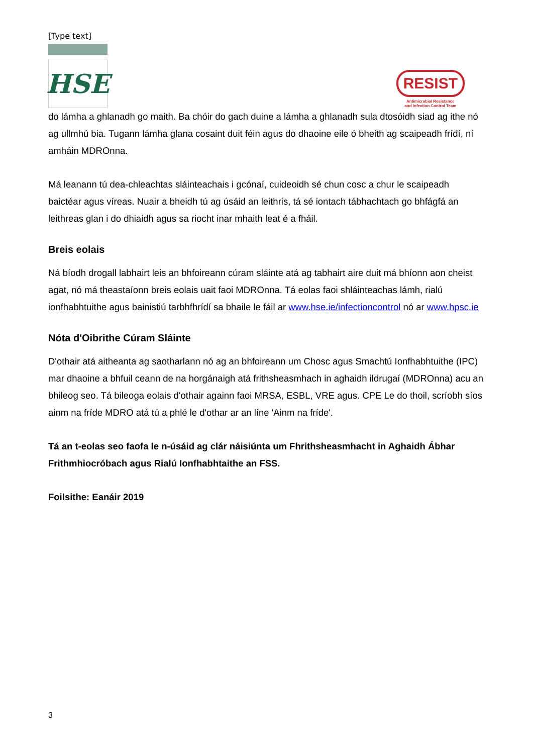[Type text]
HSE
RESIST
Antimicrobial Resistance
and Infection Control Team
do lámha a ghlanadh go maith. Ba chóir do gach duine a lámha a ghlanadh sula dtosóidh siad ag ithe nó ag ullmhú bia. Tugann lámha glana cosaint duit féin agus do dhaoine eile ó bheith ag scaipeadh frídí, ní amháin MDROnna.
Má leanann tú dea-chleachtas sláinteachais i gcónaí, cuideoidh sé chun cosc a chur le scaipeadh baictéar agus víreas. Nuair a bheidh tú ag úsáid an leithris, tá sé iontach tábhachtach go bhfágfá an leithreas glan i do dhiaidh agus sa riocht inar mhaith leat é a fháil.
Breis eolais
Ná bíodh drogall labhairt leis an bhfoireann cúram sláinte atá ag tabhairt aire duit má bhíonn aon cheist agat, nó má theastaíonn breis eolais uait faoi MDROnna. Tá eolas faoi shláinteachas lámh, rialú ionfhabhtuithe agus bainistiú tarbhfhrídí sa bhaile le fáil ar www.hse.ie/infectioncontrol nó ar www.hpsc.ie
Nóta d'Oibrithe Cúram Sláinte
D'othair atá aitheanta ag saotharlann nó ag an bhfoireann um Chosc agus Smachtú Ionfhabhtuithe (IPC) mar dhaoine a bhfuil ceann de na horgánaigh atá frithsheasmhach in aghaidh ildrugaí (MDROnna) acu an bhileog seo. Tá bileoga eolais d'othair againn faoi MRSA, ESBL, VRE agus. CPE Le do thoil, scríobh síos ainm na fríde MDRO atá tú a phlé le d'othar ar an líne 'Ainm na fríde'.
Tá an t-eolas seo faofa le n-úsáid ag clár náisiúnta um Fhrithsheasmhacht in Aghaidh Ábhar Frithmhiocróbach agus Rialú Ionfhabhtaithe an FSS.
Foilsithe: Eanáir 2019
3